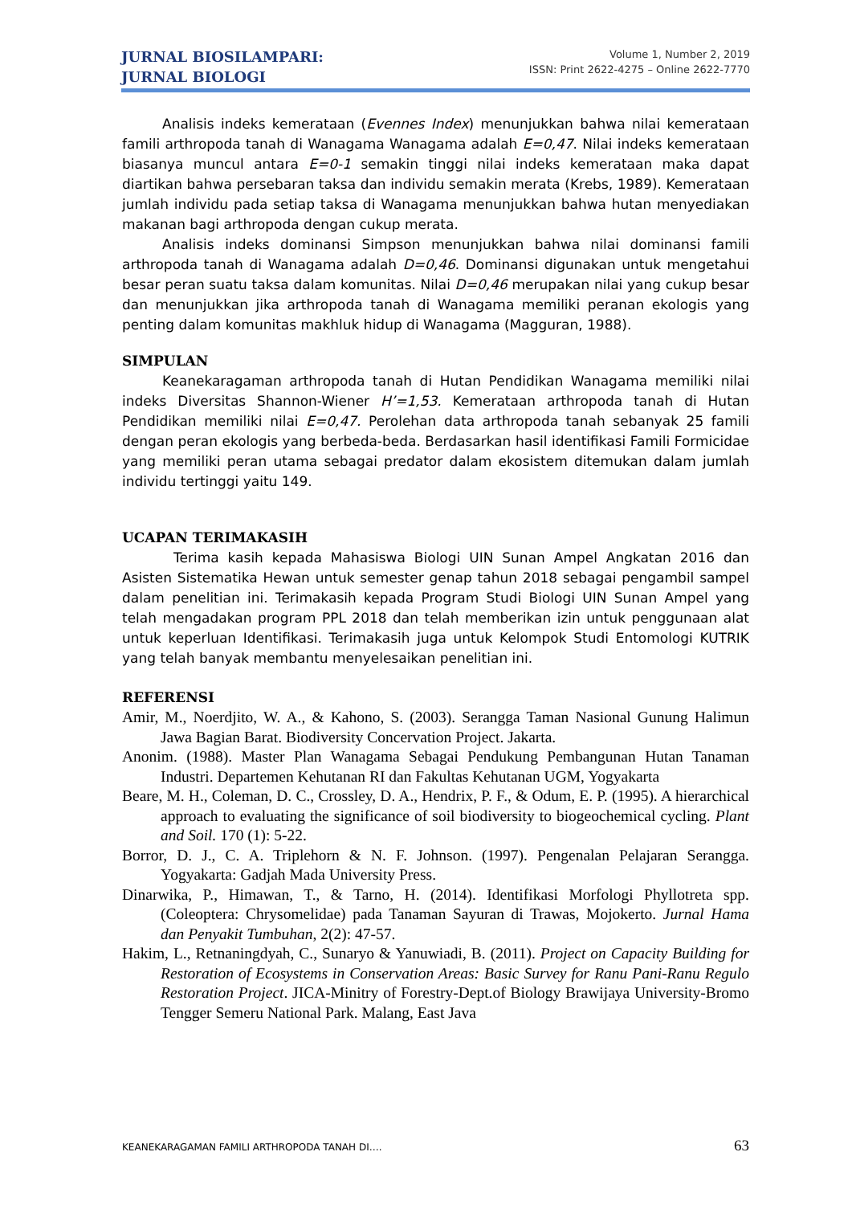JURNAL BIOSILAMPARI:
JURNAL BIOLOGI
Volume 1, Number 2, 2019
ISSN: Print 2622-4275 – Online 2622-7770
Analisis indeks kemerataan (Evennes Index) menunjukkan bahwa nilai kemerataan famili arthropoda tanah di Wanagama Wanagama adalah E=0,47. Nilai indeks kemerataan biasanya muncul antara E=0-1 semakin tinggi nilai indeks kemerataan maka dapat diartikan bahwa persebaran taksa dan individu semakin merata (Krebs, 1989). Kemerataan jumlah individu pada setiap taksa di Wanagama menunjukkan bahwa hutan menyediakan makanan bagi arthropoda dengan cukup merata.
Analisis indeks dominansi Simpson menunjukkan bahwa nilai dominansi famili arthropoda tanah di Wanagama adalah D=0,46. Dominansi digunakan untuk mengetahui besar peran suatu taksa dalam komunitas. Nilai D=0,46 merupakan nilai yang cukup besar dan menunjukkan jika arthropoda tanah di Wanagama memiliki peranan ekologis yang penting dalam komunitas makhluk hidup di Wanagama (Magguran, 1988).
SIMPULAN
Keanekaragaman arthropoda tanah di Hutan Pendidikan Wanagama memiliki nilai indeks Diversitas Shannon-Wiener H’=1,53. Kemerataan arthropoda tanah di Hutan Pendidikan memiliki nilai E=0,47. Perolehan data arthropoda tanah sebanyak 25 famili dengan peran ekologis yang berbeda-beda. Berdasarkan hasil identifikasi Famili Formicidae yang memiliki peran utama sebagai predator dalam ekosistem ditemukan dalam jumlah individu tertinggi yaitu 149.
UCAPAN TERIMAKASIH
Terima kasih kepada Mahasiswa Biologi UIN Sunan Ampel Angkatan 2016 dan Asisten Sistematika Hewan untuk semester genap tahun 2018 sebagai pengambil sampel dalam penelitian ini. Terimakasih kepada Program Studi Biologi UIN Sunan Ampel yang telah mengadakan program PPL 2018 dan telah memberikan izin untuk penggunaan alat untuk keperluan Identifikasi. Terimakasih juga untuk Kelompok Studi Entomologi KUTRIK yang telah banyak membantu menyelesaikan penelitian ini.
REFERENSI
Amir, M., Noerdjito, W. A., & Kahono, S. (2003). Serangga Taman Nasional Gunung Halimun Jawa Bagian Barat. Biodiversity Concervation Project. Jakarta.
Anonim. (1988). Master Plan Wanagama Sebagai Pendukung Pembangunan Hutan Tanaman Industri. Departemen Kehutanan RI dan Fakultas Kehutanan UGM, Yogyakarta
Beare, M. H., Coleman, D. C., Crossley, D. A., Hendrix, P. F., & Odum, E. P. (1995). A hierarchical approach to evaluating the significance of soil biodiversity to biogeochemical cycling. Plant and Soil. 170 (1): 5-22.
Borror, D. J., C. A. Triplehorn & N. F. Johnson. (1997). Pengenalan Pelajaran Serangga. Yogyakarta: Gadjah Mada University Press.
Dinarwika, P., Himawan, T., & Tarno, H. (2014). Identifikasi Morfologi Phyllotreta spp.(Coleoptera: Chrysomelidae) pada Tanaman Sayuran di Trawas, Mojokerto. Jurnal Hama dan Penyakit Tumbuhan, 2(2): 47-57.
Hakim, L., Retnaningdyah, C., Sunaryo & Yanuwiadi, B. (2011). Project on Capacity Building for Restoration of Ecosystems in Conservation Areas: Basic Survey for Ranu Pani-Ranu Regulo Restoration Project. JICA-Minitry of Forestry-Dept.of Biology Brawijaya University-Bromo Tengger Semeru National Park. Malang, East Java
KEANEKARAGAMAN FAMILI ARTHROPODA TANAH DI…. 63